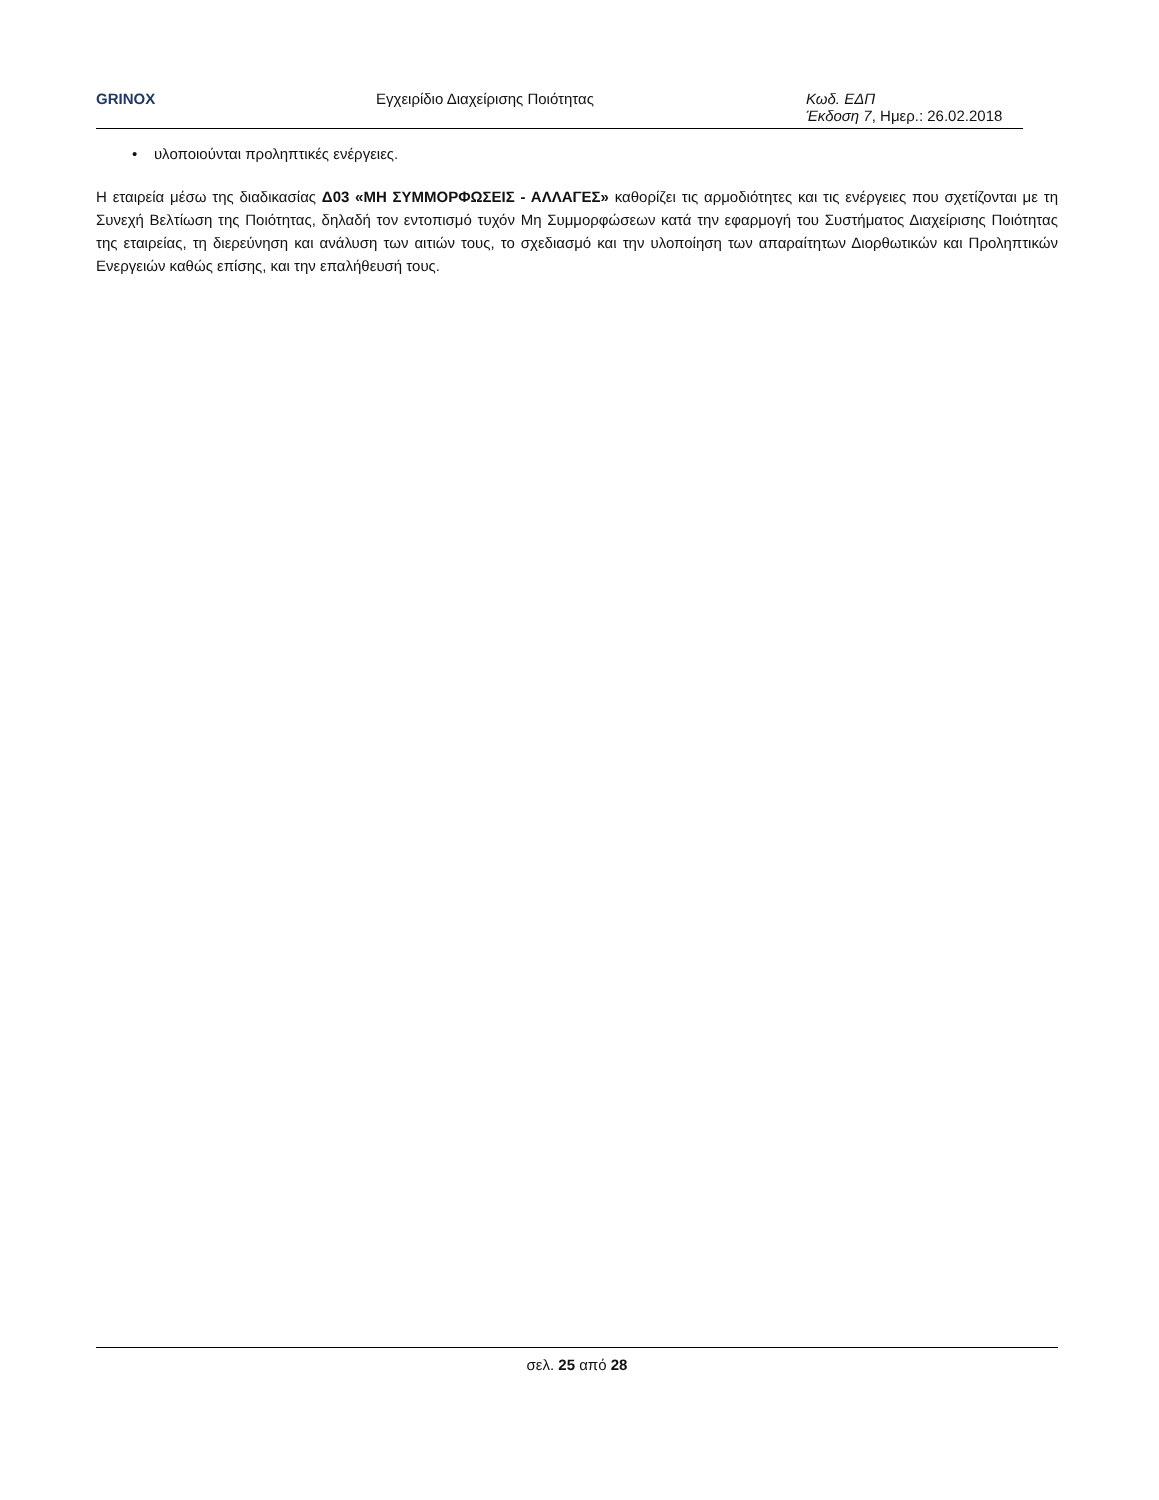GRINOX Εγχειρίδιο Διαχείρισης Ποιότητας Κωδ. ΕΔΠ
Έκδοση 7, Ημερ.: 26.02.2018
• υλοποιούνται προληπτικές ενέργειες.
Η εταιρεία μέσω της διαδικασίας Δ03 «ΜΗ ΣΥΜΜΟΡΦΩΣΕΙΣ - ΑΛΛΑΓΕΣ» καθορίζει τις αρμοδιότητες και τις ενέργειες που σχετίζονται με τη Συνεχή Βελτίωση της Ποιότητας, δηλαδή τον εντοπισμό τυχόν Μη Συμμορφώσεων κατά την εφαρμογή του Συστήματος Διαχείρισης Ποιότητας της εταιρείας, τη διερεύνηση και ανάλυση των αιτιών τους, το σχεδιασμό και την υλοποίηση των απαραίτητων Διορθωτικών και Προληπτικών Ενεργειών καθώς επίσης, και την επαλήθευσή τους.
σελ. 25 από 28